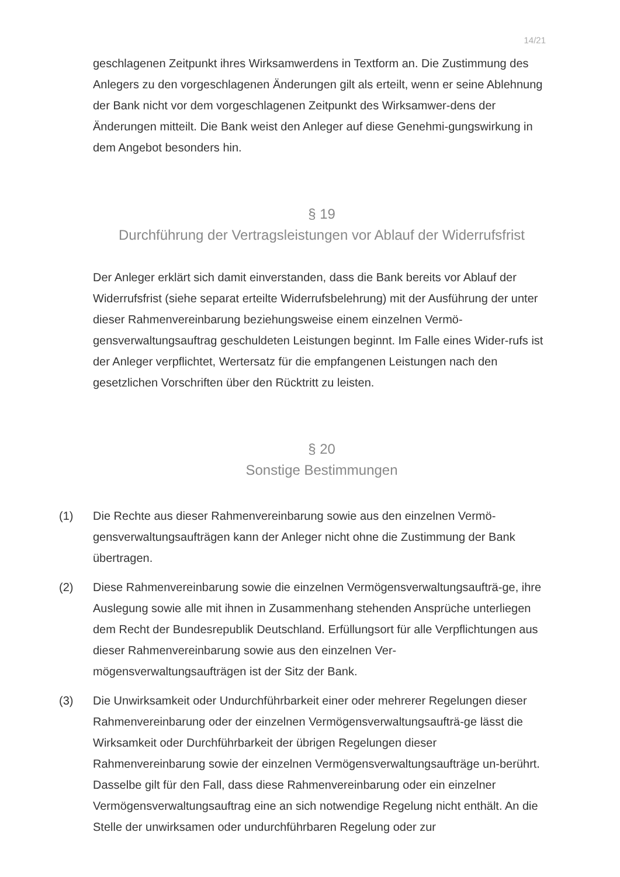14/21
geschlagenen Zeitpunkt ihres Wirksamwerdens in Textform an. Die Zustimmung des Anlegers zu den vorgeschlagenen Änderungen gilt als erteilt, wenn er seine Ablehnung der Bank nicht vor dem vorgeschlagenen Zeitpunkt des Wirksamwer-dens der Änderungen mitteilt. Die Bank weist den Anleger auf diese Genehmi-gungswirkung in dem Angebot besonders hin.
§ 19
Durchführung der Vertragsleistungen vor Ablauf der Widerrufsfrist
Der Anleger erklärt sich damit einverstanden, dass die Bank bereits vor Ablauf der Widerrufsfrist (siehe separat erteilte Widerrufsbelehrung) mit der Ausführung der unter dieser Rahmenvereinbarung beziehungsweise einem einzelnen Vermö-gensverwaltungsauftrag geschuldeten Leistungen beginnt. Im Falle eines Wider-rufs ist der Anleger verpflichtet, Wertersatz für die empfangenen Leistungen nach den gesetzlichen Vorschriften über den Rücktritt zu leisten.
§ 20
Sonstige Bestimmungen
(1) Die Rechte aus dieser Rahmenvereinbarung sowie aus den einzelnen Vermö-gensverwaltungsaufträgen kann der Anleger nicht ohne die Zustimmung der Bank übertragen.
(2) Diese Rahmenvereinbarung sowie die einzelnen Vermögensverwaltungsaufträ-ge, ihre Auslegung sowie alle mit ihnen in Zusammenhang stehenden Ansprüche unterliegen dem Recht der Bundesrepublik Deutschland. Erfüllungsort für alle Verpflichtungen aus dieser Rahmenvereinbarung sowie aus den einzelnen Ver-mögensverwaltungsaufträgen ist der Sitz der Bank.
(3) Die Unwirksamkeit oder Undurchführbarkeit einer oder mehrerer Regelungen dieser Rahmenvereinbarung oder der einzelnen Vermögensverwaltungsaufträ-ge lässt die Wirksamkeit oder Durchführbarkeit der übrigen Regelungen dieser Rahmenvereinbarung sowie der einzelnen Vermögensverwaltungsaufträge un-berührt. Dasselbe gilt für den Fall, dass diese Rahmenvereinbarung oder ein einzelner Vermögensverwaltungsauftrag eine an sich notwendige Regelung nicht enthält. An die Stelle der unwirksamen oder undurchführbaren Regelung oder zur